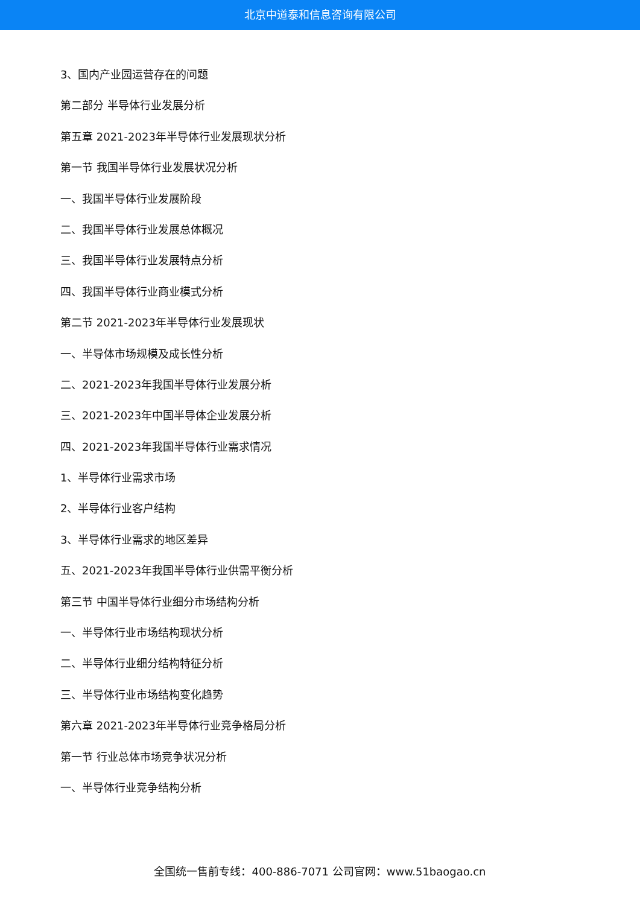北京中道泰和信息咨询有限公司
3、国内产业园运营存在的问题
第二部分 半导体行业发展分析
第五章 2021-2023年半导体行业发展现状分析
第一节 我国半导体行业发展状况分析
一、我国半导体行业发展阶段
二、我国半导体行业发展总体概况
三、我国半导体行业发展特点分析
四、我国半导体行业商业模式分析
第二节 2021-2023年半导体行业发展现状
一、半导体市场规模及成长性分析
二、2021-2023年我国半导体行业发展分析
三、2021-2023年中国半导体企业发展分析
四、2021-2023年我国半导体行业需求情况
1、半导体行业需求市场
2、半导体行业客户结构
3、半导体行业需求的地区差异
五、2021-2023年我国半导体行业供需平衡分析
第三节 中国半导体行业细分市场结构分析
一、半导体行业市场结构现状分析
二、半导体行业细分结构特征分析
三、半导体行业市场结构变化趋势
第六章 2021-2023年半导体行业竞争格局分析
第一节 行业总体市场竞争状况分析
一、半导体行业竞争结构分析
全国统一售前专线：400-886-7071 公司官网：www.51baogao.cn